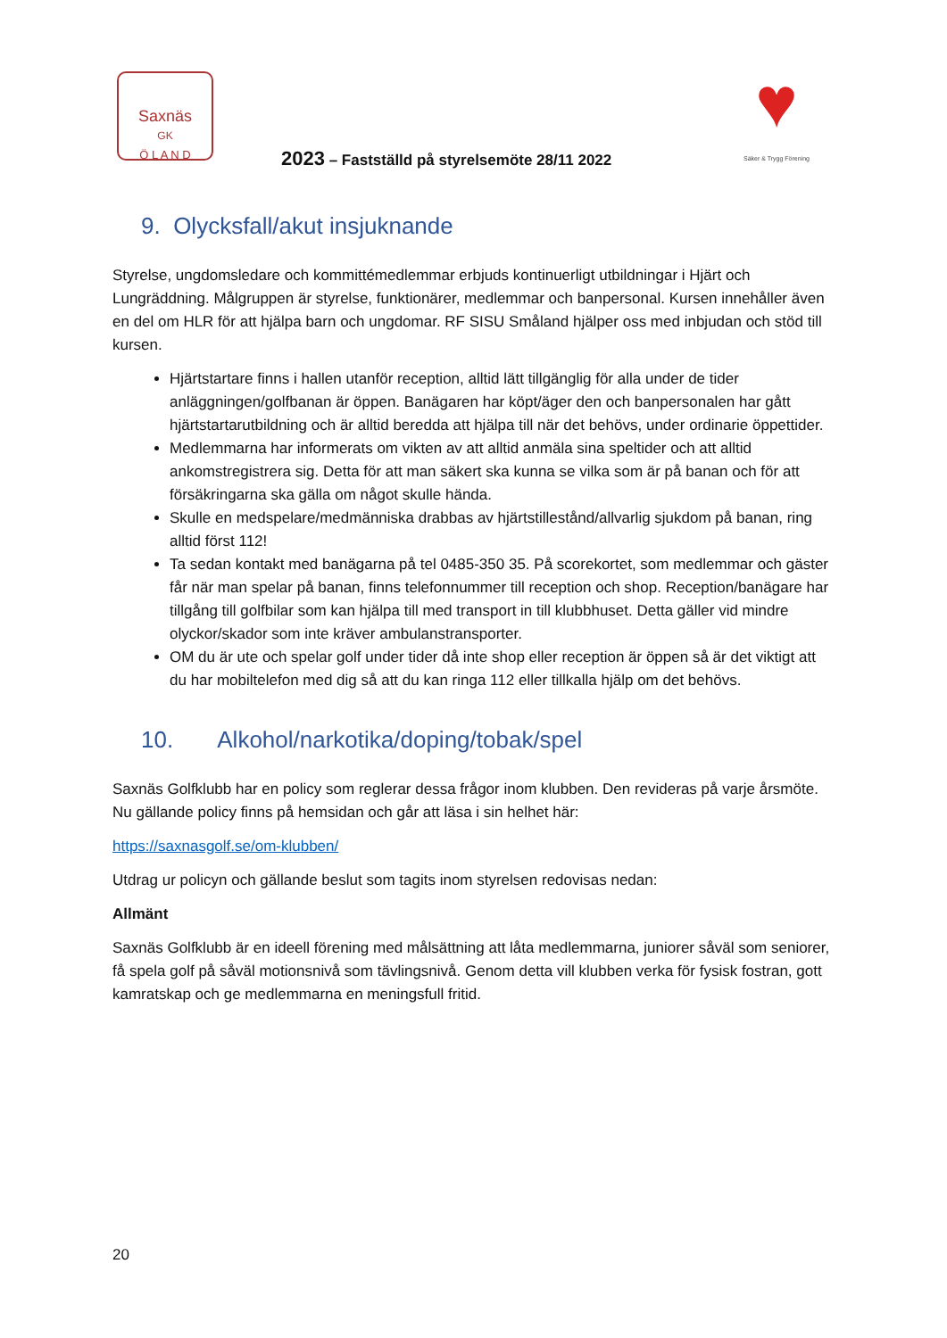Saxnäs
GK
Ö L A N D
♥
Säker & Trygg Förening
2023 – Fastställd på styrelsemöte 28/11 2022
9. Olycksfall/akut insjuknande
Styrelse, ungdomsledare och kommittémedlemmar erbjuds kontinuerligt utbildningar i Hjärt och Lungräddning. Målgruppen är styrelse, funktionärer, medlemmar och banpersonal. Kursen innehåller även en del om HLR för att hjälpa barn och ungdomar. RF SISU Småland hjälper oss med inbjudan och stöd till kursen.
Hjärtstartare finns i hallen utanför reception, alltid lätt tillgänglig för alla under de tider anläggningen/golfbanan är öppen. Banägaren har köpt/äger den och banpersonalen har gått hjärtstartarutbildning och är alltid beredda att hjälpa till när det behövs, under ordinarie öppettider.
Medlemmarna har informerats om vikten av att alltid anmäla sina speltider och att alltid ankomstregistrera sig. Detta för att man säkert ska kunna se vilka som är på banan och för att försäkringarna ska gälla om något skulle hända.
Skulle en medspelare/medmänniska drabbas av hjärtstillestånd/allvarlig sjukdom på banan, ring alltid först 112!
Ta sedan kontakt med banägarna på tel 0485-350 35. På scorekortet, som medlemmar och gäster får när man spelar på banan, finns telefonnummer till reception och shop. Reception/banägare har tillgång till golfbilar som kan hjälpa till med transport in till klubbhuset. Detta gäller vid mindre olyckor/skador som inte kräver ambulanstransporter.
OM du är ute och spelar golf under tider då inte shop eller reception är öppen så är det viktigt att du har mobiltelefon med dig så att du kan ringa 112 eller tillkalla hjälp om det behövs.
10. Alkohol/narkotika/doping/tobak/spel
Saxnäs Golfklubb har en policy som reglerar dessa frågor inom klubben. Den revideras på varje årsmöte. Nu gällande policy finns på hemsidan och går att läsa i sin helhet här:
https://saxnasgolf.se/om-klubben/
Utdrag ur policyn och gällande beslut som tagits inom styrelsen redovisas nedan:
Allmänt
Saxnäs Golfklubb är en ideell förening med målsättning att låta medlemmarna, juniorer såväl som seniorer, få spela golf på såväl motionsnivå som tävlingsnivå. Genom detta vill klubben verka för fysisk fostran, gott kamratskap och ge medlemmarna en meningsfull fritid.
20